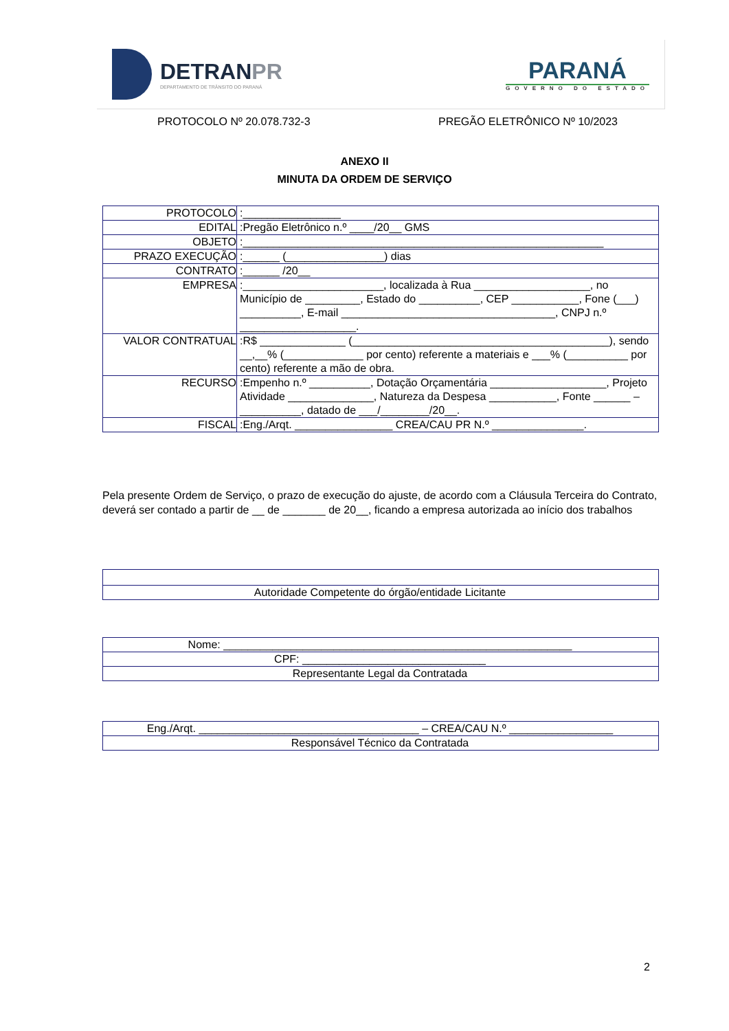DETRANPR
DEPARTAMENTO DE TRÂNSITO DO PARANÁ
PARANÁ
GOVERNO DO ESTADO
PROTOCOLO Nº 20.078.732-3 PREGÃO ELETRÔNICO Nº 10/2023
ANEXO II
MINUTA DA ORDEM DE SERVIÇO
| PROTOCOLO | :________________ |
| EDITAL | :Pregão Eletrônico n.º ____/20__ GMS |
| OBJETO | :___________________________________________________________ |
| PRAZO EXECUÇÃO | :______ (________________) dias |
| CONTRATO | :______ /20__ |
| EMPRESA | :_______________________, localizada à Rua ___________________, no Município de _________, Estado do __________, CEP ___________, Fone (___) __________, E-mail ___________________________________, CNPJ n.º ___________________. |
| VALOR CONTRATUAL | :R$ ______________ (__________________________________________), sendo __,__% (_____________ por cento) referente a materiais e ___% (__________ por cento) referente a mão de obra. |
| RECURSO | :Empenho n.º __________, Dotação Orçamentária ___________________, Projeto Atividade ______________, Natureza da Despesa ___________, Fonte ______ – __________, datado de ___/________/20__. |
| FISCAL | :Eng./Arqt. ________________ CREA/CAU PR N.º _______________. |
Pela presente Ordem de Serviço, o prazo de execução do ajuste, de acordo com a Cláusula Terceira do Contrato, deverá ser contado a partir de __ de _______ de 20__, ficando a empresa autorizada ao início dos trabalhos
| Autoridade Competente do órgão/entidade Licitante |
| Nome: _________________________________________________________ |
| CPF: ______________________________ |
| Representante Legal da Contratada |
| Eng./Arqt. ____________________________________ – CREA/CAU N.º _________________ |
| Responsável Técnico da Contratada |
2